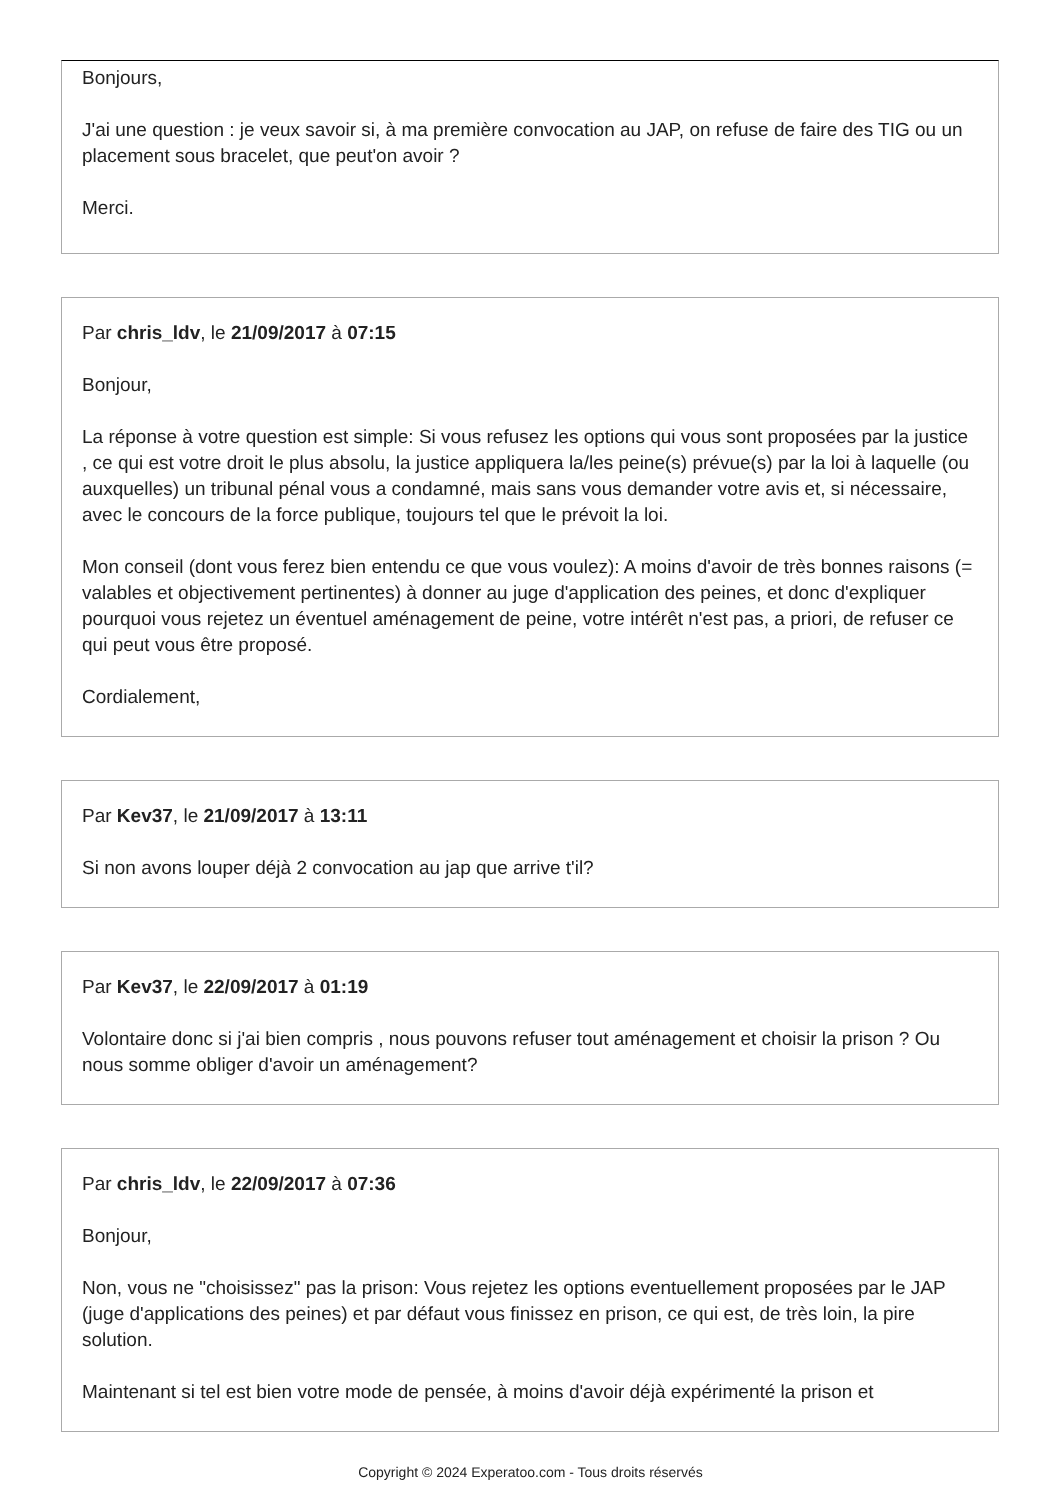Bonjours,
J'ai une question : je veux savoir si, à ma première convocation au JAP, on refuse de faire des TIG ou un placement sous bracelet, que peut'on avoir ?
Merci.
Par chris_ldv, le 21/09/2017 à 07:15
Bonjour,
La réponse à votre question est simple: Si vous refusez les options qui vous sont proposées par la justice , ce qui est votre droit le plus absolu, la justice appliquera la/les peine(s) prévue(s) par la loi à laquelle (ou auxquelles) un tribunal pénal vous a condamné, mais sans vous demander votre avis et, si nécessaire, avec le concours de la force publique, toujours tel que le prévoit la loi.
Mon conseil (dont vous ferez bien entendu ce que vous voulez): A moins d'avoir de très bonnes raisons (= valables et objectivement pertinentes) à donner au juge d'application des peines, et donc d'expliquer pourquoi vous rejetez un éventuel aménagement de peine, votre intérêt n'est pas, a priori, de refuser ce qui peut vous être proposé.
Cordialement,
Par Kev37, le 21/09/2017 à 13:11
Si non avons louper déjà 2 convocation au jap que arrive t'il?
Par Kev37, le 22/09/2017 à 01:19
Volontaire donc si j'ai bien compris , nous pouvons refuser tout aménagement et choisir la prison ? Ou nous somme obliger d'avoir un aménagement?
Par chris_ldv, le 22/09/2017 à 07:36
Bonjour,
Non, vous ne "choisissez" pas la prison: Vous rejetez les options eventuellement proposées par le JAP (juge d'applications des peines) et par défaut vous finissez en prison, ce qui est, de très loin, la pire solution.
Maintenant si tel est bien votre mode de pensée, à moins d'avoir déjà expérimenté la prison et
Copyright © 2024 Experatoo.com - Tous droits réservés